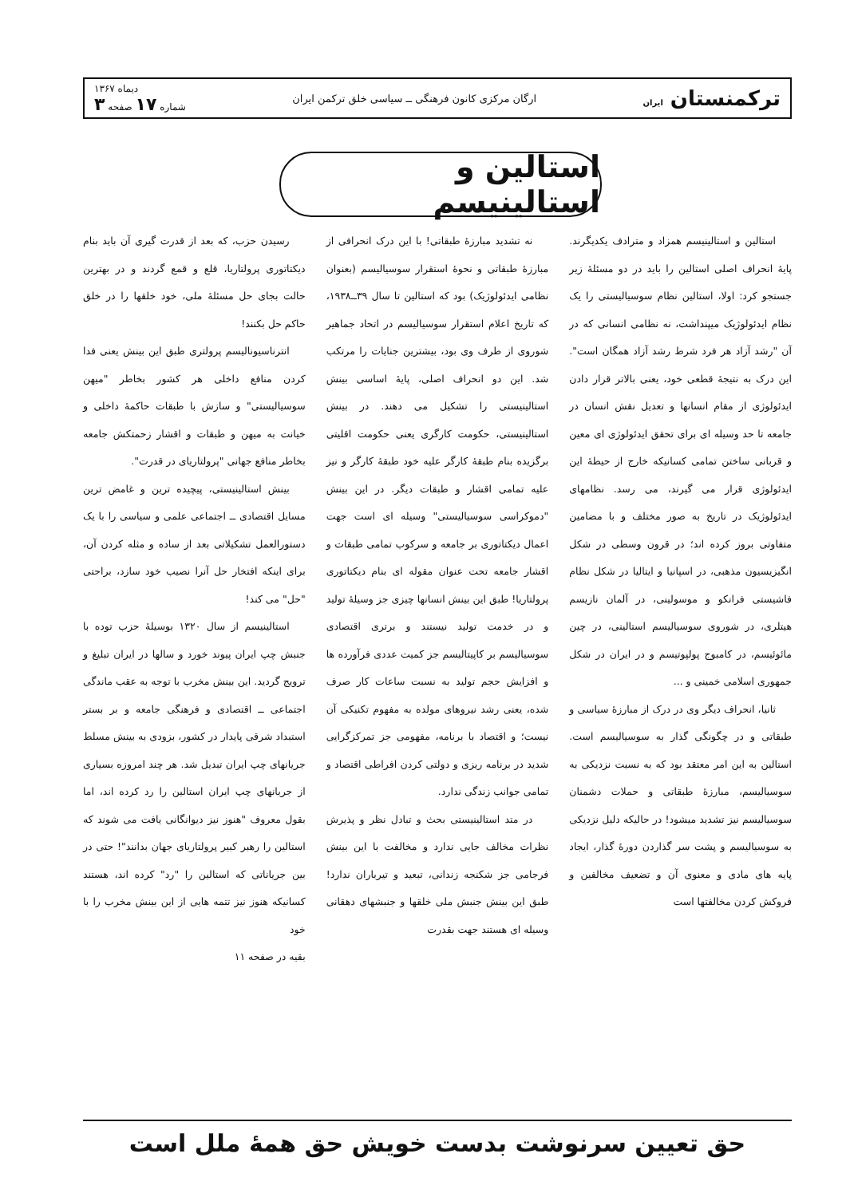ترکمنستان ایران ارگان مرکزی کانون فرهنگی ــ سیاسی خلق ترکمن ایران دیماه ۱۳۶۷
شماره ۱۷ صفحه ۳
استالین و استالینیسم
استالین و استالینیسم همزاد و مترادف یکدیگرند. پایهٔ انحراف اصلی استالین را باید در دو مسئلهٔ زیر جستجو کرد: اولا، استالین نظام سوسیالیستی را یک نظام ایدئولوژیک میپنداشت، نه نظامی انسانی که در آن "رشد آزاد هر فرد شرط رشد آزاد همگان است". این درک به نتیجهٔ قطعی خود، یعنی بالاتر قرار دادن ایدئولوژی از مقام انسانها و تعدیل نقش انسان در جامعه تا حد وسیله ای برای تحقق ایدئولوژی ای معین و قربانی ساختن تمامی کسانیکه خارج از حیطهٔ این ایدئولوژی قرار می گیرند، می رسد. نظامهای ایدئولوژیک در تاریخ به صور مختلف و با مضامین متفاوتی بروز کرده اند؛ در قرون وسطی در شکل انگیزیسیون مذهبی، در اسپانیا و ایتالیا در شکل نظام فاشیستی فرانکو و موسولینی، در آلمان نازیسم هیتلری، در شوروی سوسیالیسم استالینی، در چین مائوئیسم، در کامبوج پولپوتیسم و در ایران در شکل جمهوری اسلامی خمینی و ...
ثانیا، انحراف دیگر وی در درک از مبارزهٔ سیاسی و طبقاتی و در چگونگی گذار به سوسیالیسم است. استالین به این امر معتقد بود که به نسبت نزدیکی به سوسیالیسم، مبارزهٔ طبقاتی و حملات دشمنان سوسیالیسم نیز تشدید میشود! در حالیکه دلیل نزدیکی به سوسیالیسم و پشت سر گذاردن دورهٔ گذار، ایجاد پایه های مادی و معنوی آن و تضعیف مخالفین و فروکش کردن مخالفتها است
نه تشدید مبارزهٔ طبقاتی! با این درک انحرافی از مبارزهٔ طبقاتی و نحوهٔ استقرار سوسیالیسم (بعنوان نظامی ایدئولوژیک) بود که استالین تا سال ۳۹ــ۱۹۳۸، که تاریخ اعلام استقرار سوسیالیسم در اتحاد جماهیر شوروی از طرف وی بود، بیشترین جنایات را مرتکب شد. این دو انحراف اصلی، پایهٔ اساسی بینش استالینیستی را تشکیل می دهند. در بینش استالینیستی، حکومت کارگری یعنی حکومت اقلیتی برگزیده بنام طبقهٔ کارگر علیه خود طبقهٔ کارگر و نیز علیه تمامی اقشار و طبقات دیگر. در این بینش "دموکراسی سوسیالیستی" وسیله ای است جهت اعمال دیکتاتوری بر جامعه و سرکوب تمامی طبقات و اقشار جامعه تحت عنوان مقوله ای بنام دیکتاتوری پرولتاریا! طبق این بینش انسانها چیزی جز وسیلهٔ تولید و در خدمت تولید نیستند و برتری اقتصادی سوسیالیسم بر کاپیتالیسم جز کمیت عددی فرآورده ها و افزایش حجم تولید به نسبت ساعات کار صرف شده، یعنی رشد نیروهای مولده به مفهوم تکنیکی آن نیست؛ و اقتصاد با برنامه، مفهومی جز تمرکزگرایی شدید در برنامه ریزی و دولتی کردن افراطی اقتصاد و تمامی جوانب زندگی ندارد.
در متد استالینیستی بحث و تبادل نظر و پذیرش نظرات مخالف جایی ندارد و مخالفت با این بینش فرجامی جز شکنجه زندانی، تبعید و تیرباران ندارد! طبق این بینش جنبش ملی خلقها و جنبشهای دهقانی وسیله ای هستند جهت بقدرت
رسیدن حزب، که بعد از قدرت گیری آن باید بنام دیکتاتوری پرولتاریا، قلع و قمع گردند و در بهترین حالت بجای حل مسئلهٔ ملی، خود خلقها را در خلق حاکم حل بکنند!
انترناسیونالیسم پرولتری طبق این بینش یعنی فدا کردن منافع داخلی هر کشور بخاطر "میهن سوسیالیستی" و سازش با طبقات حاکمهٔ داخلی و خیانت به میهن و طبقات و اقشار زحمتکش جامعه بخاطر منافع جهانی "پرولتاریای در قدرت".
بینش استالینیستی، پیچیده ترین و غامض ترین مسایل اقتصادی ــ اجتماعی علمی و سیاسی را با یک دستورالعمل تشکیلاتی بعد از ساده و مثله کردن آن، برای اینکه افتخار حل آنرا نصیب خود سازد، براحتی "حل" می کند!
استالینیسم از سال ۱۳۲۰ بوسیلهٔ حزب توده با جنبش چپ ایران پیوند خورد و سالها در ایران تبلیغ و ترویج گردید. این بینش مخرب با توجه به عقب ماندگی اجتماعی ــ اقتصادی و فرهنگی جامعه و بر بستر استبداد شرقی پایدار در کشور، بزودی به بینش مسلط جریانهای چپ ایران تبدیل شد. هر چند امروزه بسیاری از جریانهای چپ ایران استالین را رد کرده اند، اما بقول معروف "هنوز نیز دیوانگانی یافت می شوند که استالین را رهبر کبیر پرولتاریای جهان بدانند"! حتی در بین جریاناتی که استالین را "رد" کرده اند، هستند کسانیکه هنوز نیز تتمه هایی از این بینش مخرب را با خود
بقیه در صفحه ۱۱
حق تعیین سرنوشت بدست خویش حق همهٔ ملل است